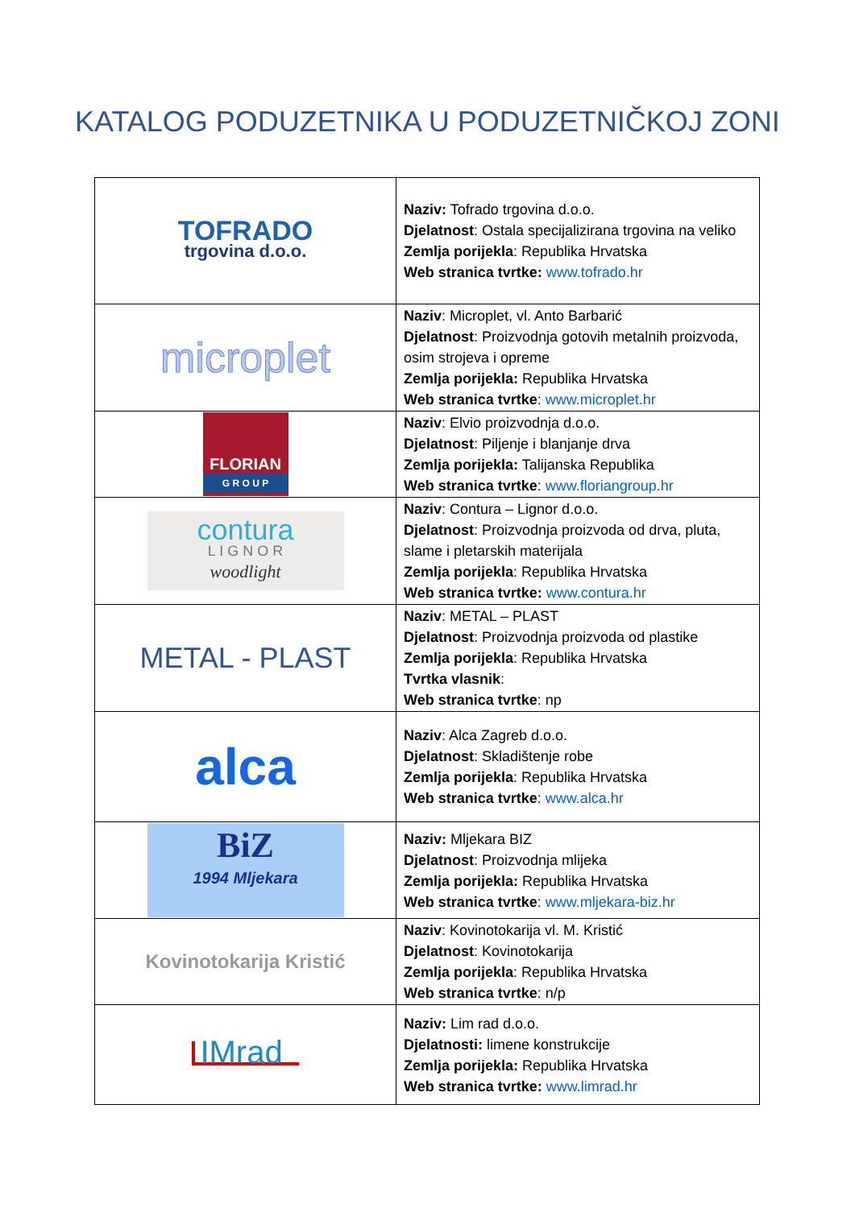KATALOG PODUZETNIKA U PODUZETNIČKOJ ZONI
| TOFRADO trgovina d.o.o. | Naziv: Tofrado trgovina d.o.o. Djelatnost : Ostala specijalizirana trgovina na veliko Zemlja porijekla : Republika Hrvatska Web stranica tvrtke: www.tofrado.hr |
| microplet | Naziv : Microplet, vl. Anto Barbarić Djelatnost : Proizvodnja gotovih metalnih proizvoda, osim strojeva i opreme Zemlja porijekla: Republika Hrvatska Web stranica tvrtke : www.microplet.hr |
| FLORIAN G R O U P | Naziv : Elvio proizvodnja d.o.o. Djelatnost : Piljenje i blanjanje drva Zemlja porijekla: Talijanska Republika Web stranica tvrtke : www.floriangroup.hr |
| contura L I G N O R woodlight | Naziv : Contura – Lignor d.o.o. Djelatnost : Proizvodnja proizvoda od drva, pluta, slame i pletarskih materijala Zemlja porijekla : Republika Hrvatska Web stranica tvrtke: www.contura.hr |
| METAL - PLAST | Naziv : METAL – PLAST Djelatnost : Proizvodnja proizvoda od plastike Zemlja porijekla : Republika Hrvatska Tvrtka vlasnik : Web stranica tvrtke : np |
| alca | Naziv : Alca Zagreb d.o.o. Djelatnost : Skladištenje robe Zemlja porijekla : Republika Hrvatska Web stranica tvrtke : www.alca.hr |
| BiZ 1994 Mljekara | Naziv: Mljekara BIZ Djelatnost : Proizvodnja mlijeka Zemlja porijekla: Republika Hrvatska Web stranica tvrtke : www.mljekara-biz.hr |
| Kovinotokarija Kristić | Naziv : Kovinotokarija vl. M. Kristić Djelatnost : Kovinotokarija Zemlja porijekla : Republika Hrvatska Web stranica tvrtke : n/p |
| IMrad | Naziv: Lim rad d.o.o. Djelatnosti: limene konstrukcije Zemlja porijekla: Republika Hrvatska Web stranica tvrtke: www.limrad.hr |